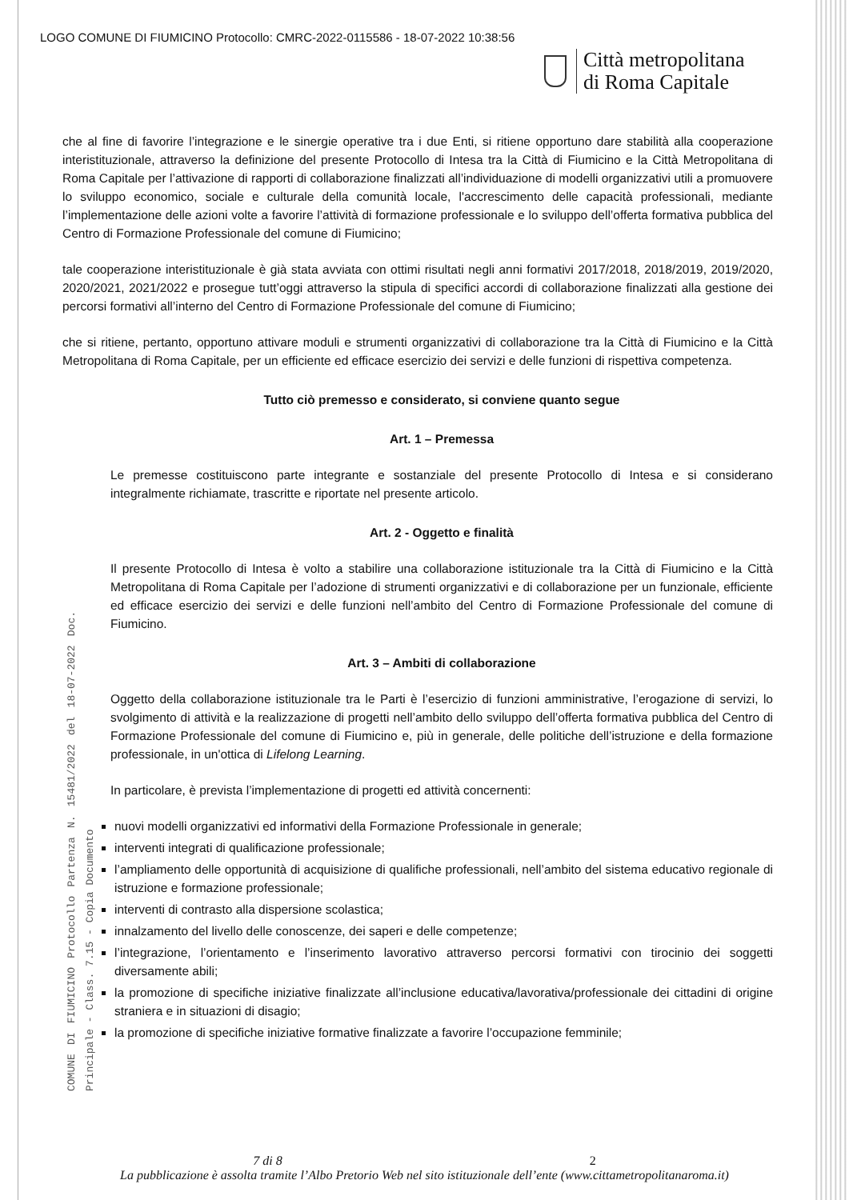LOGO COMUNE DI FIUMICINO Protocollo: CMRC-2022-0115586 - 18-07-2022 10:38:56
Città metropolitana
di Roma Capitale
che al fine di favorire l’integrazione e le sinergie operative tra i due Enti, si ritiene opportuno dare stabilità alla cooperazione interistituzionale, attraverso la definizione del presente Protocollo di Intesa tra la Città di Fiumicino e la Città Metropolitana di Roma Capitale per l’attivazione di rapporti di collaborazione finalizzati all’individuazione di modelli organizzativi utili a promuovere lo sviluppo economico, sociale e culturale della comunità locale, l'accrescimento delle capacità professionali, mediante l’implementazione delle azioni volte a favorire l’attività di formazione professionale e lo sviluppo dell’offerta formativa pubblica del Centro di Formazione Professionale del comune di Fiumicino;
tale cooperazione interistituzionale è già stata avviata con ottimi risultati negli anni formativi 2017/2018, 2018/2019, 2019/2020, 2020/2021, 2021/2022 e prosegue tutt’oggi attraverso la stipula di specifici accordi di collaborazione finalizzati alla gestione dei percorsi formativi all’interno del Centro di Formazione Professionale del comune di Fiumicino;
che si ritiene, pertanto, opportuno attivare moduli e strumenti organizzativi di collaborazione tra la Città di Fiumicino e la Città Metropolitana di Roma Capitale, per un efficiente ed efficace esercizio dei servizi e delle funzioni di rispettiva competenza.
COMUNE DI FIUMICINO Protocollo Partenza N. 15481/2022 del 18-07-2022 Doc. Principale - Class. 7.15 - Copia Documento
Tutto ciò premesso e considerato, si conviene quanto segue
Art. 1 – Premessa
Le premesse costituiscono parte integrante e sostanziale del presente Protocollo di Intesa e si considerano integralmente richiamate, trascritte e riportate nel presente articolo.
Art. 2 - Oggetto e finalità
Il presente Protocollo di Intesa è volto a stabilire una collaborazione istituzionale tra la Città di Fiumicino e la Città Metropolitana di Roma Capitale per l’adozione di strumenti organizzativi e di collaborazione per un funzionale, efficiente ed efficace esercizio dei servizi e delle funzioni nell’ambito del Centro di Formazione Professionale del comune di Fiumicino.
Art. 3 – Ambiti di collaborazione
Oggetto della collaborazione istituzionale tra le Parti è l’esercizio di funzioni amministrative, l’erogazione di servizi, lo svolgimento di attività e la realizzazione di progetti nell’ambito dello sviluppo dell’offerta formativa pubblica del Centro di Formazione Professionale del comune di Fiumicino e, più in generale, delle politiche dell’istruzione e della formazione professionale, in un'ottica di Lifelong Learning.
In particolare, è prevista l’implementazione di progetti ed attività concernenti:
nuovi modelli organizzativi ed informativi della Formazione Professionale in generale;
interventi integrati di qualificazione professionale;
l’ampliamento delle opportunità di acquisizione di qualifiche professionali, nell’ambito del sistema educativo regionale di istruzione e formazione professionale;
interventi di contrasto alla dispersione scolastica;
innalzamento del livello delle conoscenze, dei saperi e delle competenze;
l’integrazione, l’orientamento e l’inserimento lavorativo attraverso percorsi formativi con tirocinio dei soggetti diversamente abili;
la promozione di specifiche iniziative finalizzate all’inclusione educativa/lavorativa/professionale dei cittadini di origine straniera e in situazioni di disagio;
la promozione di specifiche iniziative formative finalizzate a favorire l’occupazione femminile;
7 di 8 2
La pubblicazione è assolta tramite l’Albo Pretorio Web nel sito istituzionale dell’ente (www.cittametropolitanaroma.it)